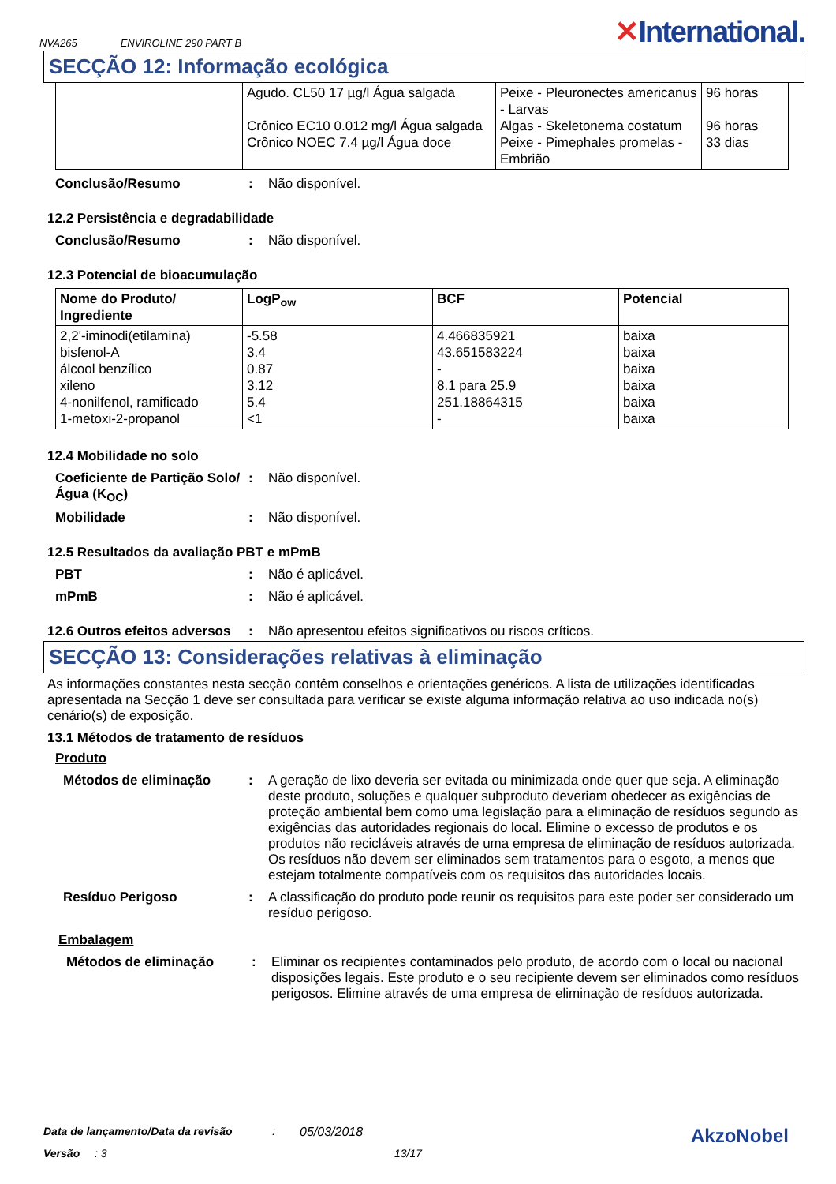NVA265 ENVIROLINE 290 PART B
✕International.
SECÇÃO 12: Informação ecológica
| | Agudo. CL50 17 µg/l Água salgada Crônico EC10 0.012 mg/l Água salgada Crônico NOEC 7.4 µg/l Água doce | Peixe - Pleuronectes americanus - Larvas Algas - Skeletonema costatum Peixe - Pimephales promelas - Embrião | 96 horas 96 horas 33 dias |
Conclusão/Resumo : Não disponível.
12.2 Persistência e degradabilidade
Conclusão/Resumo : Não disponível.
12.3 Potencial de bioacumulação
| Nome do Produto/ Ingrediente | LogP<sub>ow</sub> | BCF | Potencial |
| --- | --- | --- | --- |
| 2,2'-iminodi(etilamina) bisfenol-A álcool benzílico xileno 4-nonilfenol, ramificado 1-metoxi-2-propanol | -5.58 3.4 0.87 3.12 5.4 <1 | 4.466835921 43.651583224 - 8.1 para 25.9 251.18864315 - | baixa baixa baixa baixa baixa baixa |
12.4 Mobilidade no solo
Coeficiente de Partição Solo/Água (K<sub>OC</sub>)
: Não disponível.
Mobilidade : Não disponível.
12.5 Resultados da avaliação PBT e mPmB
PBT : Não é aplicável.
mPmB : Não é aplicável.
12.6 Outros efeitos adversos
: Não apresentou efeitos significativos ou riscos críticos.
SECÇÃO 13: Considerações relativas à eliminação
As informações constantes nesta secção contêm conselhos e orientações genéricos. A lista de utilizações identificadas apresentada na Secção 1 deve ser consultada para verificar se existe alguma informação relativa ao uso indicada no(s) cenário(s) de exposição.
13.1 Métodos de tratamento de resíduos
Produto
Métodos de eliminação : A geração de lixo deveria ser evitada ou minimizada onde quer que seja. A eliminação deste produto, soluções e qualquer subproduto deveriam obedecer as exigências de proteção ambiental bem como uma legislação para a eliminação de resíduos segundo as exigências das autoridades regionais do local. Elimine o excesso de produtos e os produtos não recicláveis através de uma empresa de eliminação de resíduos autorizada. Os resíduos não devem ser eliminados sem tratamentos para o esgoto, a menos que estejam totalmente compatíveis com os requisitos das autoridades locais.
Resíduo Perigoso : A classificação do produto pode reunir os requisitos para este poder ser considerado um resíduo perigoso.
Embalagem
Métodos de eliminação : Eliminar os recipientes contaminados pelo produto, de acordo com o local ou nacional disposições legais. Este produto e o seu recipiente devem ser eliminados como resíduos perigosos. Elimine através de uma empresa de eliminação de resíduos autorizada.
Data de lançamento/Data da revisão: 05/03/2018 AkzoNobel
Versão: 3 13/17